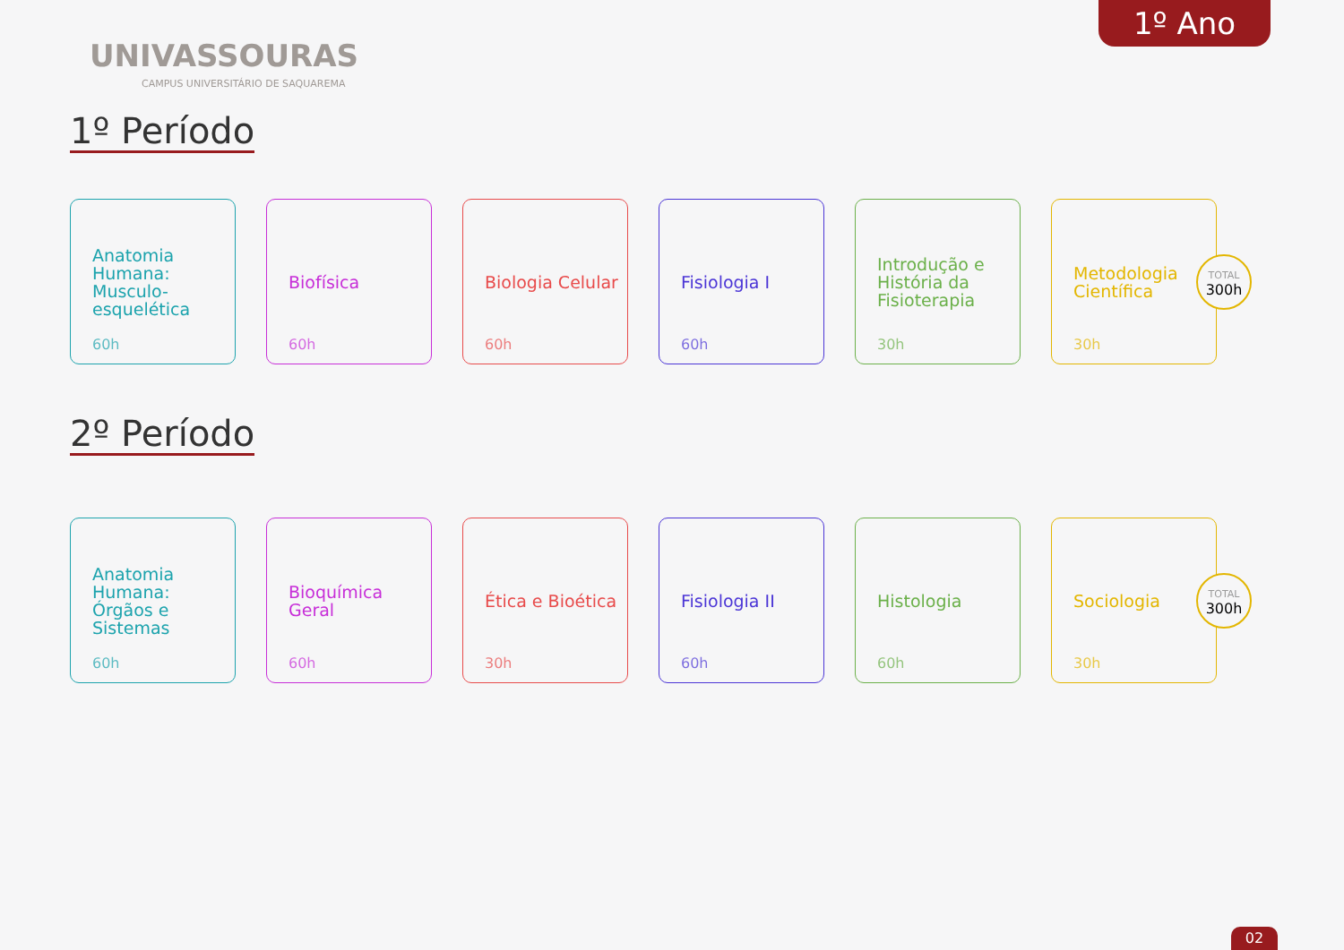1º Ano
UNIVASSOURAS
CAMPUS UNIVERSITÁRIO DE SAQUAREMA
1º Período
Anatomia Humana: Musculo-esquelética
60h
Biofísica
60h
Biologia Celular
60h
Fisiologia I
60h
Introdução e História da Fisioterapia
30h
Metodologia Científica
30h
TOTAL
300h
2º Período
Anatomia Humana: Órgãos e Sistemas
60h
Bioquímica Geral
60h
Ética e Bioética
30h
Fisiologia II
60h
Histologia
60h
Sociologia
30h
TOTAL
300h
02